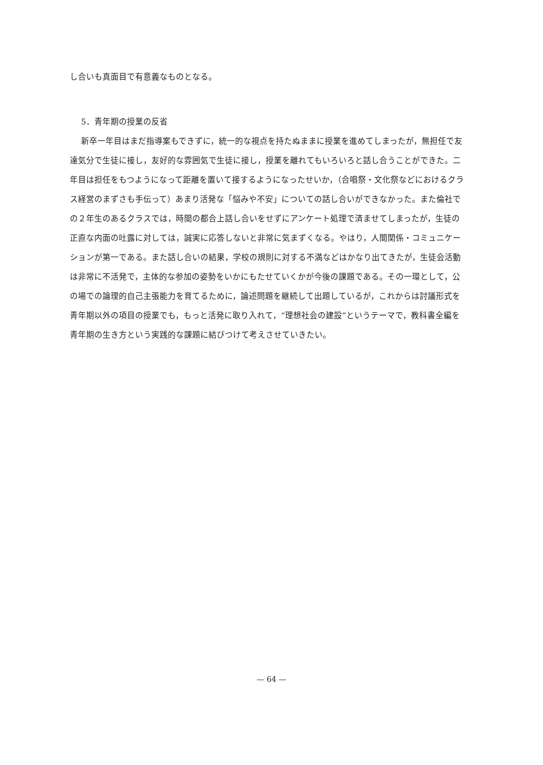し合いも真面目で有意義なものとなる。
5．青年期の授業の反省
新卒一年目はまだ指導案もできずに，統一的な視点を持たぬままに授業を進めてしまったが，無担任で友達気分で生徒に接し，友好的な雰囲気で生徒に接し，授業を離れてもいろいろと話し合うことができた。二年目は担任をもつようになって距離を置いて接するようになったせいか，（合唱祭・文化祭などにおけるクラス経営のまずさも手伝って）あまり活発な「悩みや不安」についての話し合いができなかった。また倫社での２年生のあるクラスでは，時間の都合上話し合いをせずにアンケート処理で済ませてしまったが，生徒の正直な内面の吐露に対しては，誠実に応答しないと非常に気まずくなる。やはり，人間関係・コミュニケーションが第一である。また話し合いの結果，学校の規則に対する不満などはかなり出てきたが，生徒会活動は非常に不活発で，主体的な参加の姿勢をいかにもたせていくかが今後の課題である。その一環として，公の場での論理的自己主張能力を育てるために，論述問題を継続して出題しているが，これからは討議形式を青年期以外の項目の授業でも，もっと活発に取り入れて，“理想社会の建設”というテーマで，教科書全編を青年期の生き方という実践的な課題に結びつけて考えさせていきたい。
— 64 —